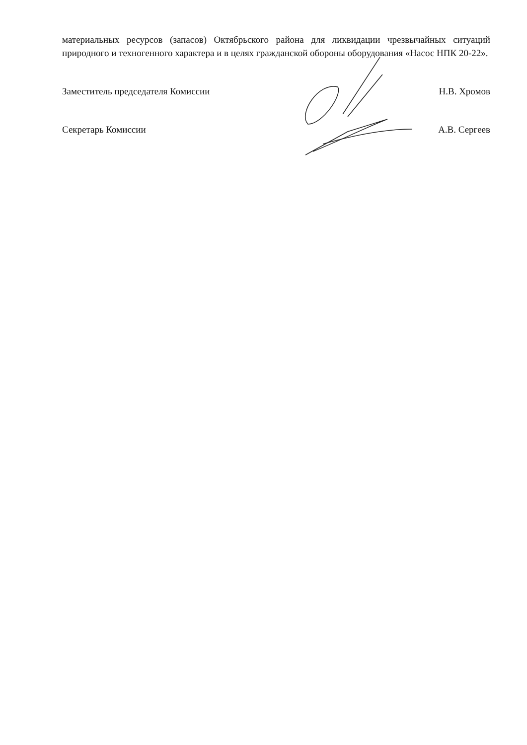материальных ресурсов (запасов) Октябрьского района для ликвидации чрезвычайных ситуаций природного и техногенного характера и в целях гражданской обороны оборудования «Насос НПК 20-22».
Заместитель председателя Комиссии Н.В. Хромов
Секретарь Комиссии А.В. Сергеев